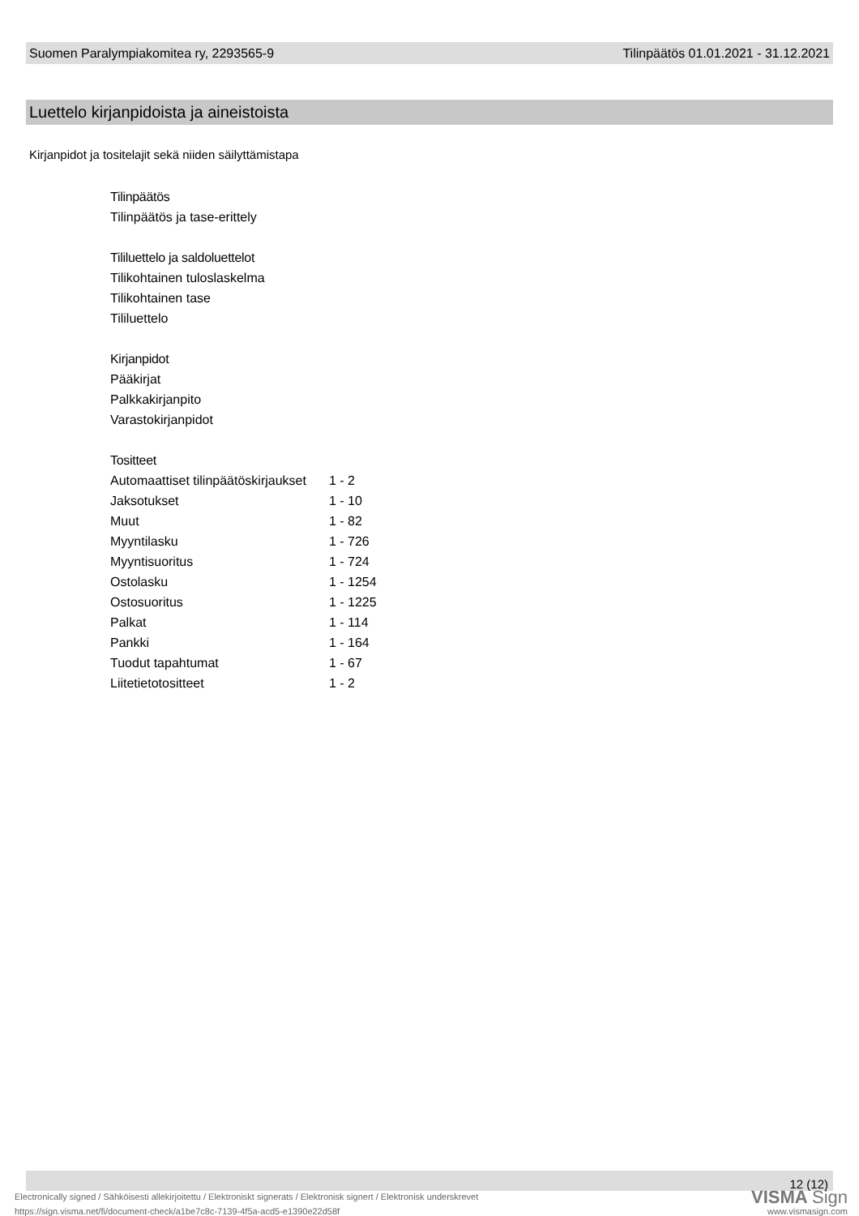Suomen Paralympiakomitea ry, 2293565-9 Tilinpäätös 01.01.2021 - 31.12.2021
Luettelo kirjanpidoista ja aineistoista
Kirjanpidot ja tositelajit sekä niiden säilyttämistapa
Tilinpäätös
Tilinpäätös ja tase-erittely
Tililuettelo ja saldoluettelot
Tilikohtainen tuloslaskelma
Tilikohtainen tase
Tililuettelo
Kirjanpidot
Pääkirjat
Palkkakirjanpito
Varastokirjanpidot
Tositteet
| Automaattiset tilinpäätöskirjaukset | 1 - 2 |
| Jaksotukset | 1 - 10 |
| Muut | 1 - 82 |
| Myyntilasku | 1 - 726 |
| Myyntisuoritus | 1 - 724 |
| Ostolasku | 1 - 1254 |
| Ostosuoritus | 1 - 1225 |
| Palkat | 1 - 114 |
| Pankki | 1 - 164 |
| Tuodut tapahtumat | 1 - 67 |
| Liitetietotositteet | 1 - 2 |
12 (12)
Electronically signed / Sähköisesti allekirjoitettu / Elektroniskt signerats / Elektronisk signert / Elektronisk underskrevet
VISMA Sign
https://sign.visma.net/fi/document-check/a1be7c8c-7139-4f5a-acd5-e1390e22d58f
www.vismasign.com